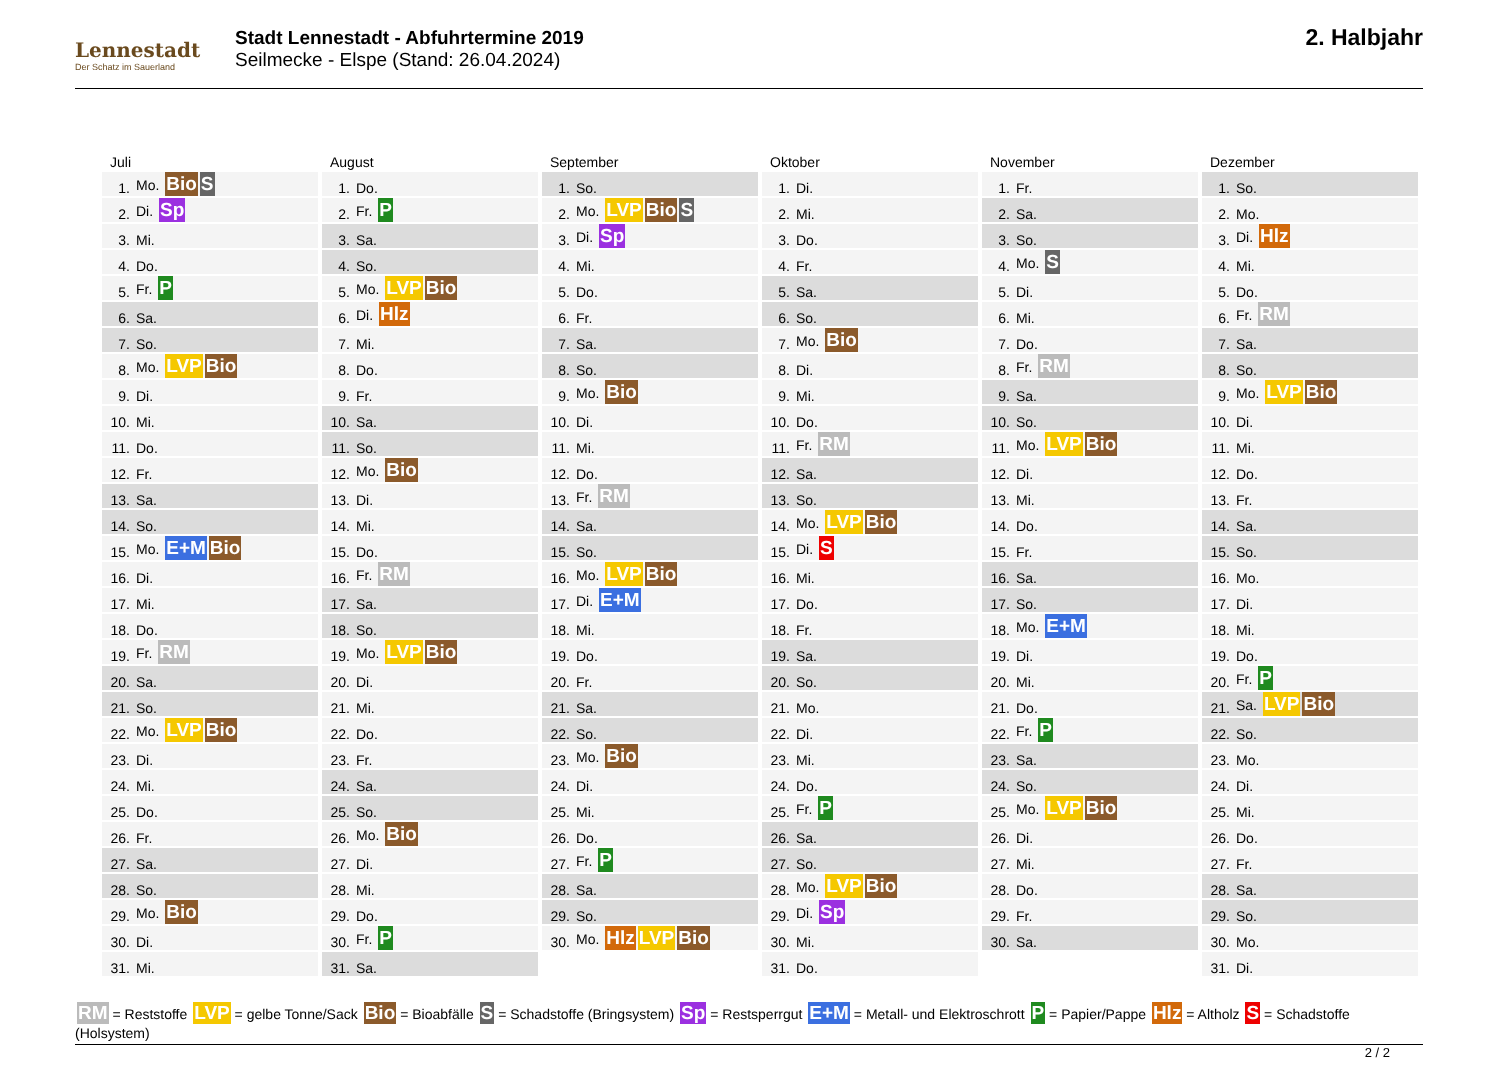Lennestadt
Der Schatz im Sauerland
Stadt Lennestadt - Abfuhrtermine 2019
Seilmecke - Elspe (Stand: 26.04.2024)
2. Halbjahr
Juli
| 1. | Mo. Bio S |
| 2. | Di. Sp |
| 3. | Mi. |
| 4. | Do. |
| 5. | Fr. P |
| 6. | Sa. |
| 7. | So. |
| 8. | Mo. LVP Bio |
| 9. | Di. |
| 10. | Mi. |
| 11. | Do. |
| 12. | Fr. |
| 13. | Sa. |
| 14. | So. |
| 15. | Mo. E+M Bio |
| 16. | Di. |
| 17. | Mi. |
| 18. | Do. |
| 19. | Fr. RM |
| 20. | Sa. |
| 21. | So. |
| 22. | Mo. LVP Bio |
| 23. | Di. |
| 24. | Mi. |
| 25. | Do. |
| 26. | Fr. |
| 27. | Sa. |
| 28. | So. |
| 29. | Mo. Bio |
| 30. | Di. |
| 31. | Mi. |
August
| 1. | Do. |
| 2. | Fr. P |
| 3. | Sa. |
| 4. | So. |
| 5. | Mo. LVP Bio |
| 6. | Di. Hlz |
| 7. | Mi. |
| 8. | Do. |
| 9. | Fr. |
| 10. | Sa. |
| 11. | So. |
| 12. | Mo. Bio |
| 13. | Di. |
| 14. | Mi. |
| 15. | Do. |
| 16. | Fr. RM |
| 17. | Sa. |
| 18. | So. |
| 19. | Mo. LVP Bio |
| 20. | Di. |
| 21. | Mi. |
| 22. | Do. |
| 23. | Fr. |
| 24. | Sa. |
| 25. | So. |
| 26. | Mo. Bio |
| 27. | Di. |
| 28. | Mi. |
| 29. | Do. |
| 30. | Fr. P |
| 31. | Sa. |
September
| 1. | So. |
| 2. | Mo. LVP Bio S |
| 3. | Di. Sp |
| 4. | Mi. |
| 5. | Do. |
| 6. | Fr. |
| 7. | Sa. |
| 8. | So. |
| 9. | Mo. Bio |
| 10. | Di. |
| 11. | Mi. |
| 12. | Do. |
| 13. | Fr. RM |
| 14. | Sa. |
| 15. | So. |
| 16. | Mo. LVP Bio |
| 17. | Di. E+M |
| 18. | Mi. |
| 19. | Do. |
| 20. | Fr. |
| 21. | Sa. |
| 22. | So. |
| 23. | Mo. Bio |
| 24. | Di. |
| 25. | Mi. |
| 26. | Do. |
| 27. | Fr. P |
| 28. | Sa. |
| 29. | So. |
| 30. | Mo. Hlz LVP Bio |
Oktober
| 1. | Di. |
| 2. | Mi. |
| 3. | Do. |
| 4. | Fr. |
| 5. | Sa. |
| 6. | So. |
| 7. | Mo. Bio |
| 8. | Di. |
| 9. | Mi. |
| 10. | Do. |
| 11. | Fr. RM |
| 12. | Sa. |
| 13. | So. |
| 14. | Mo. LVP Bio |
| 15. | Di. S |
| 16. | Mi. |
| 17. | Do. |
| 18. | Fr. |
| 19. | Sa. |
| 20. | So. |
| 21. | Mo. |
| 22. | Di. |
| 23. | Mi. |
| 24. | Do. |
| 25. | Fr. P |
| 26. | Sa. |
| 27. | So. |
| 28. | Mo. LVP Bio |
| 29. | Di. Sp |
| 30. | Mi. |
| 31. | Do. |
November
| 1. | Fr. |
| 2. | Sa. |
| 3. | So. |
| 4. | Mo. S |
| 5. | Di. |
| 6. | Mi. |
| 7. | Do. |
| 8. | Fr. RM |
| 9. | Sa. |
| 10. | So. |
| 11. | Mo. LVP Bio |
| 12. | Di. |
| 13. | Mi. |
| 14. | Do. |
| 15. | Fr. |
| 16. | Sa. |
| 17. | So. |
| 18. | Mo. E+M |
| 19. | Di. |
| 20. | Mi. |
| 21. | Do. |
| 22. | Fr. P |
| 23. | Sa. |
| 24. | So. |
| 25. | Mo. LVP Bio |
| 26. | Di. |
| 27. | Mi. |
| 28. | Do. |
| 29. | Fr. |
| 30. | Sa. |
Dezember
| 1. | So. |
| 2. | Mo. |
| 3. | Di. Hlz |
| 4. | Mi. |
| 5. | Do. |
| 6. | Fr. RM |
| 7. | Sa. |
| 8. | So. |
| 9. | Mo. LVP Bio |
| 10. | Di. |
| 11. | Mi. |
| 12. | Do. |
| 13. | Fr. |
| 14. | Sa. |
| 15. | So. |
| 16. | Mo. |
| 17. | Di. |
| 18. | Mi. |
| 19. | Do. |
| 20. | Fr. P |
| 21. | Sa. LVP Bio |
| 22. | So. |
| 23. | Mo. |
| 24. | Di. |
| 25. | Mi. |
| 26. | Do. |
| 27. | Fr. |
| 28. | Sa. |
| 29. | So. |
| 30. | Mo. |
| 31. | Di. |
RM = Reststoffe LVP = gelbe Tonne/Sack Bio = Bioabfälle S = Schadstoffe (Bringsystem) Sp = Restsperrgut E+M = Metall- und Elektroschrott P = Papier/Pappe Hlz = Altholz S = Schadstoffe (Holsystem)
2 / 2